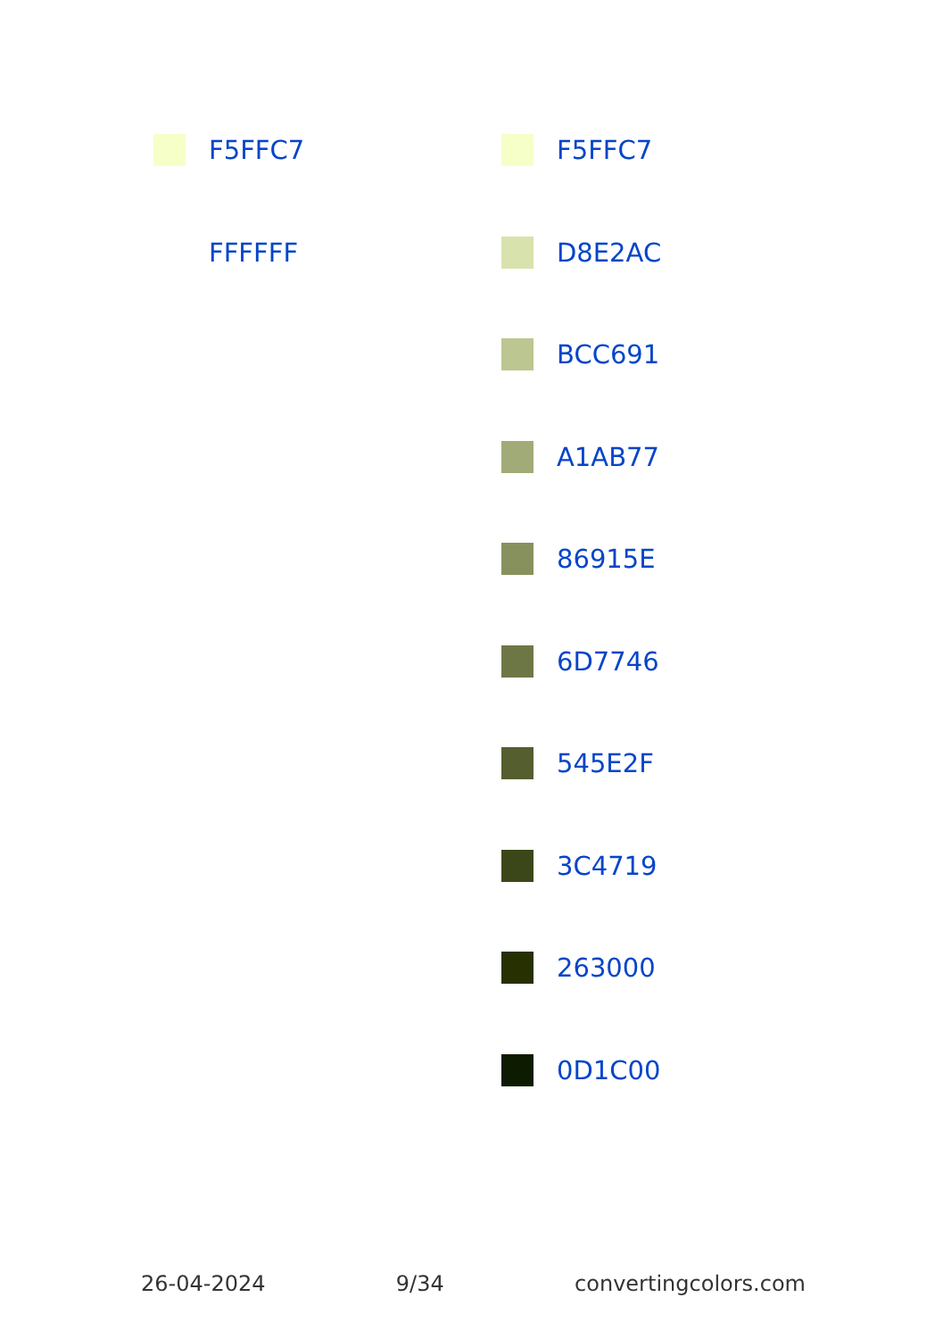F5FFC7
FFFFFF
F5FFC7
D8E2AC
BCC691
A1AB77
86915E
6D7746
545E2F
3C4719
263000
0D1C00
26-04-2024 9/34 convertingcolors.com